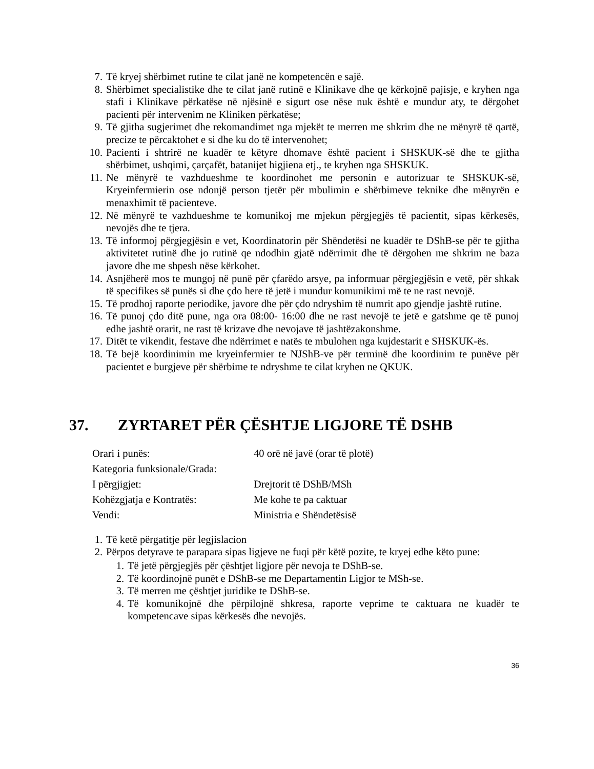7. Të kryej shërbimet rutine te cilat janë ne kompetencën e sajë.
8. Shërbimet specialistike dhe te cilat janë rutinë e Klinikave dhe qe kërkojnë pajisje, e kryhen nga stafi i Klinikave përkatëse në njësinë e sigurt ose nëse nuk është e mundur aty, te dërgohet pacienti për intervenim ne Kliniken përkatëse;
9. Të gjitha sugjerimet dhe rekomandimet nga mjekët te merren me shkrim dhe ne mënyrë të qartë, precize te përcaktohet e si dhe ku do të intervenohet;
10. Pacienti i shtrirë ne kuadër te këtyre dhomave është pacient i SHSKUK-së dhe te gjitha shërbimet, ushqimi, çarçafët, batanijet higjiena etj., te kryhen nga SHSKUK.
11. Ne mënyrë te vazhdueshme te koordinohet me personin e autorizuar te SHSKUK-së, Kryeinfermierin ose ndonjë person tjetër për mbulimin e shërbimeve teknike dhe mënyrën e menaxhimit të pacienteve.
12. Në mënyrë te vazhdueshme te komunikoj me mjekun përgjegjës të pacientit, sipas kërkesës, nevojës dhe te tjera.
13. Të informoj përgjegjësin e vet, Koordinatorin për Shëndetësi ne kuadër te DShB-se për te gjitha aktivitetet rutinë dhe jo rutinë qe ndodhin gjatë ndërrimit dhe të dërgohen me shkrim ne baza javore dhe me shpesh nëse kërkohet.
14. Asnjëherë mos te mungoj në punë për çfarëdo arsye, pa informuar përgjegjësin e vetë, për shkak të specifikes së punës si dhe çdo here të jetë i mundur komunikimi më te ne rast nevojë.
15. Të prodhoj raporte periodike, javore dhe për çdo ndryshim të numrit apo gjendje jashtë rutine.
16. Të punoj çdo ditë pune, nga ora 08:00- 16:00 dhe ne rast nevojë te jetë e gatshme qe të punoj edhe jashtë orarit, ne rast të krizave dhe nevojave të jashtëzakonshme.
17. Ditët te vikendit, festave dhe ndërrimet e natës te mbulohen nga kujdestarit e SHSKUK-ës.
18. Të bejë koordinimin me kryeinfermier te NJShB-ve për terminë dhe koordinim te punëve për pacientet e burgjeve për shërbime te ndryshme te cilat kryhen ne QKUK.
37. ZYRTARET PËR ÇËSHTJE LIGJORE TË DSHB
Orari i punës: 40 orë në javë (orar të plotë)
Kategoria funksionale/Grada:
I përgjigjet: Drejtorit të DShB/MSh
Kohëzgjatja e Kontratës: Me kohe te pa caktuar
Vendi: Ministria e Shëndetësisë
1. Të ketë përgatitje për legjislacion
2. Përpos detyrave te parapara sipas ligjeve ne fuqi për këtë pozite, te kryej edhe këto pune:
1. Të jetë përgjegjës për çështjet ligjore për nevoja te DShB-se.
2. Të koordinojnë punët e DShB-se me Departamentin Ligjor te MSh-se.
3. Të merren me çështjet juridike te DShB-se.
4. Të komunikojnë dhe përpilojnë shkresa, raporte veprime te caktuara ne kuadër te kompetencave sipas kërkesës dhe nevojës.
36